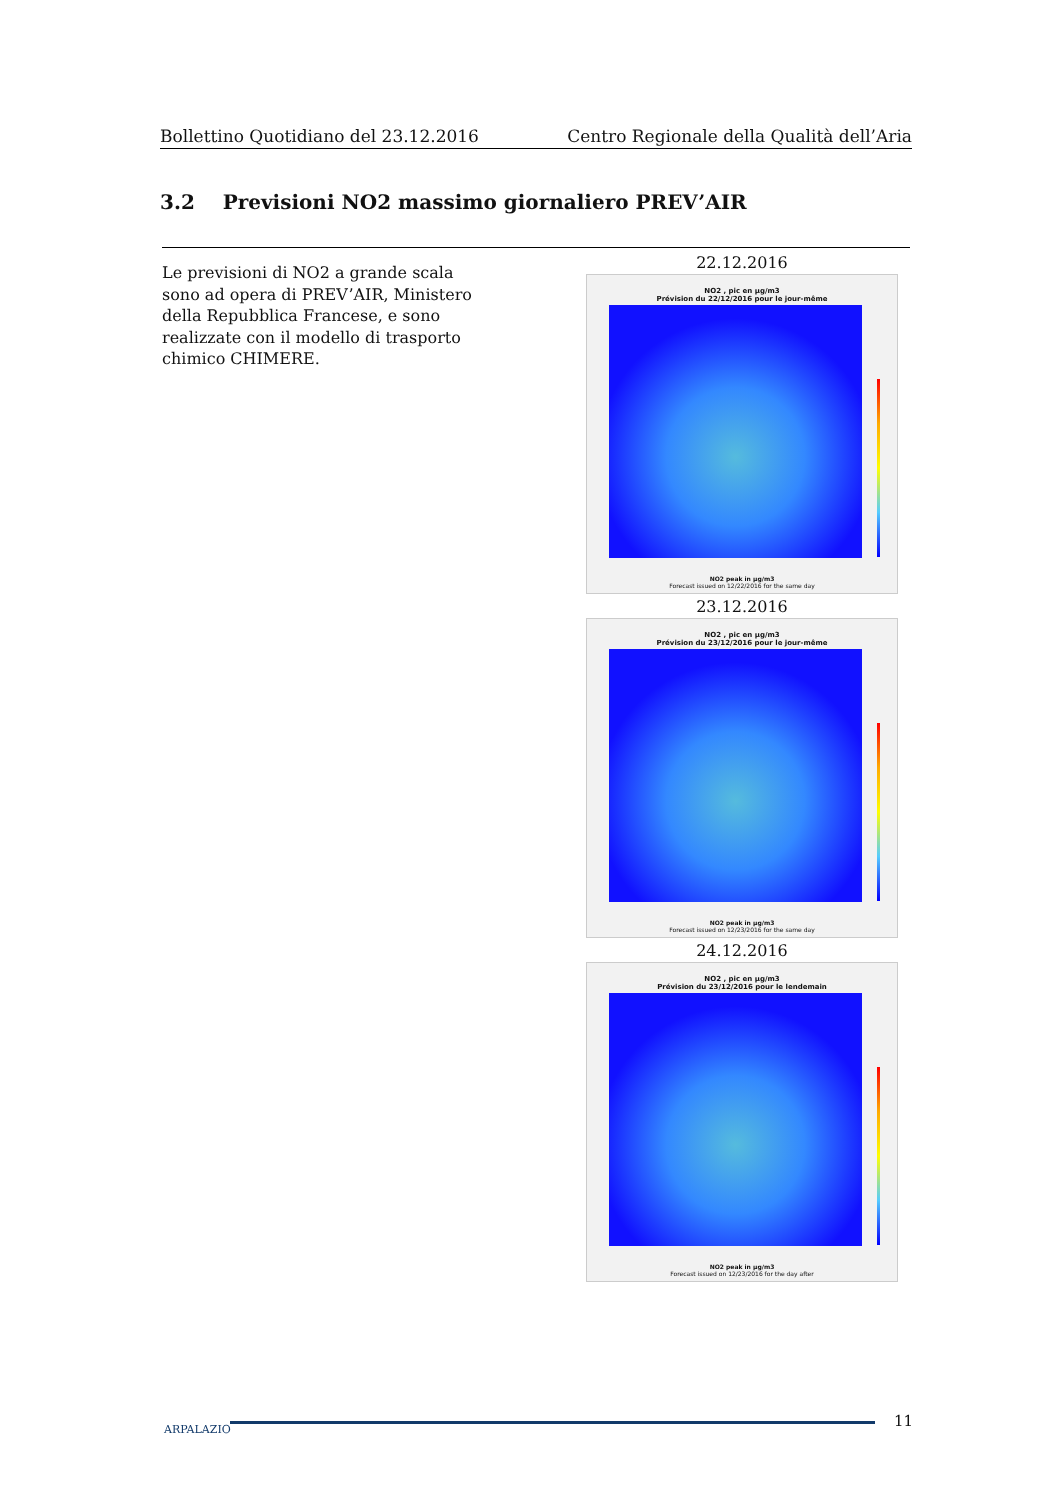Bollettino Quotidiano del 23.12.2016 Centro Regionale della Qualità dell’Aria
3.2 Previsioni NO2 massimo giornaliero PREV’AIR
Le previsioni di NO2 a grande scala sono ad opera di PREV’AIR, Ministero della Repubblica Francese, e sono realizzate con il modello di trasporto chimico CHIMERE.
22.12.2016
NO2 , pic en µg/m3
Prévision du 22/12/2016 pour le jour-même
NO2 peak in µg/m3
Forecast issued on 12/22/2016 for the same day
23.12.2016
NO2 , pic en µg/m3
Prévision du 23/12/2016 pour le jour-même
NO2 peak in µg/m3
Forecast issued on 12/23/2016 for the same day
24.12.2016
NO2 , pic en µg/m3
Prévision du 23/12/2016 pour le lendemain
NO2 peak in µg/m3
Forecast issued on 12/23/2016 for the day after
ARPALAZIO 11